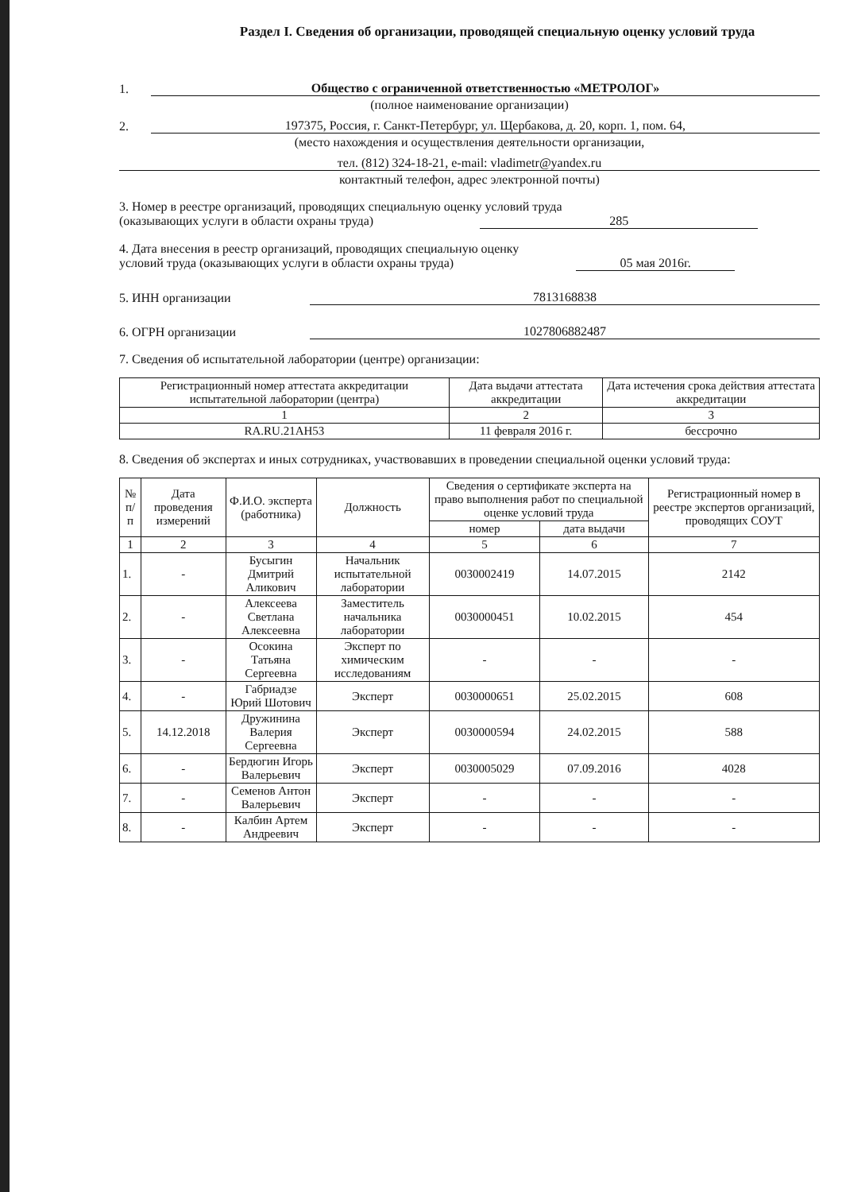Раздел I. Сведения об организации, проводящей специальную оценку условий труда
1. Общество с ограниченной ответственностью «МЕТРОЛОГ»
(полное наименование организации)
2. 197375, Россия, г. Санкт-Петербург, ул. Щербакова, д. 20, корп. 1, пом. 64,
(место нахождения и осуществления деятельности организации,
тел. (812) 324-18-21, e-mail: vladimetr@yandex.ru
контактный телефон, адрес электронной почты)
3. Номер в реестре организаций, проводящих специальную оценку условий труда
(оказывающих услуги в области охраны труда) 285
4. Дата внесения в реестр организаций, проводящих специальную оценку
условий труда (оказывающих услуги в области охраны труда) 05 мая 2016г.
5. ИНН организации 7813168838
6. ОГРН организации 1027806882487
7. Сведения об испытательной лаборатории (центре) организации:
| Регистрационный номер аттестата аккредитации испытательной лаборатории (центра) | Дата выдачи аттестата аккредитации | Дата истечения срока действия аттестата аккредитации |
| --- | --- | --- |
| 1 | 2 | 3 |
| RA.RU.21АН53 | 11 февраля 2016 г. | бессрочно |
8. Сведения об экспертах и иных сотрудниках, участвовавших в проведении специальной оценки условий труда:
| № п/п | Дата проведения измерений | Ф.И.О. эксперта (работника) | Должность | Сведения о сертификате эксперта на право выполнения работ по специальной оценке условий труда | | Регистрационный номер в реестре экспертов организаций, проводящих СОУТ |
| --- | --- | --- | --- | --- | --- | --- |
| | | | | номер | дата выдачи | |
| 1 | 2 | 3 | 4 | 5 | 6 | 7 |
| 1. | - | Бусыгин Дмитрий Аликович | Начальник испытательной лаборатории | 0030002419 | 14.07.2015 | 2142 |
| 2. | - | Алексеева Светлана Алексеевна | Заместитель начальника лаборатории | 0030000451 | 10.02.2015 | 454 |
| 3. | - | Осокина Татьяна Сергеевна | Эксперт по химическим исследованиям | - | - | - |
| 4. | - | Габриадзе Юрий Шотович | Эксперт | 0030000651 | 25.02.2015 | 608 |
| 5. | 14.12.2018 | Дружинина Валерия Сергеевна | Эксперт | 0030000594 | 24.02.2015 | 588 |
| 6. | - | Бердюгин Игорь Валерьевич | Эксперт | 0030005029 | 07.09.2016 | 4028 |
| 7. | - | Семенов Антон Валерьевич | Эксперт | - | - | - |
| 8. | - | Калбин Артем Андреевич | Эксперт | - | - | - |